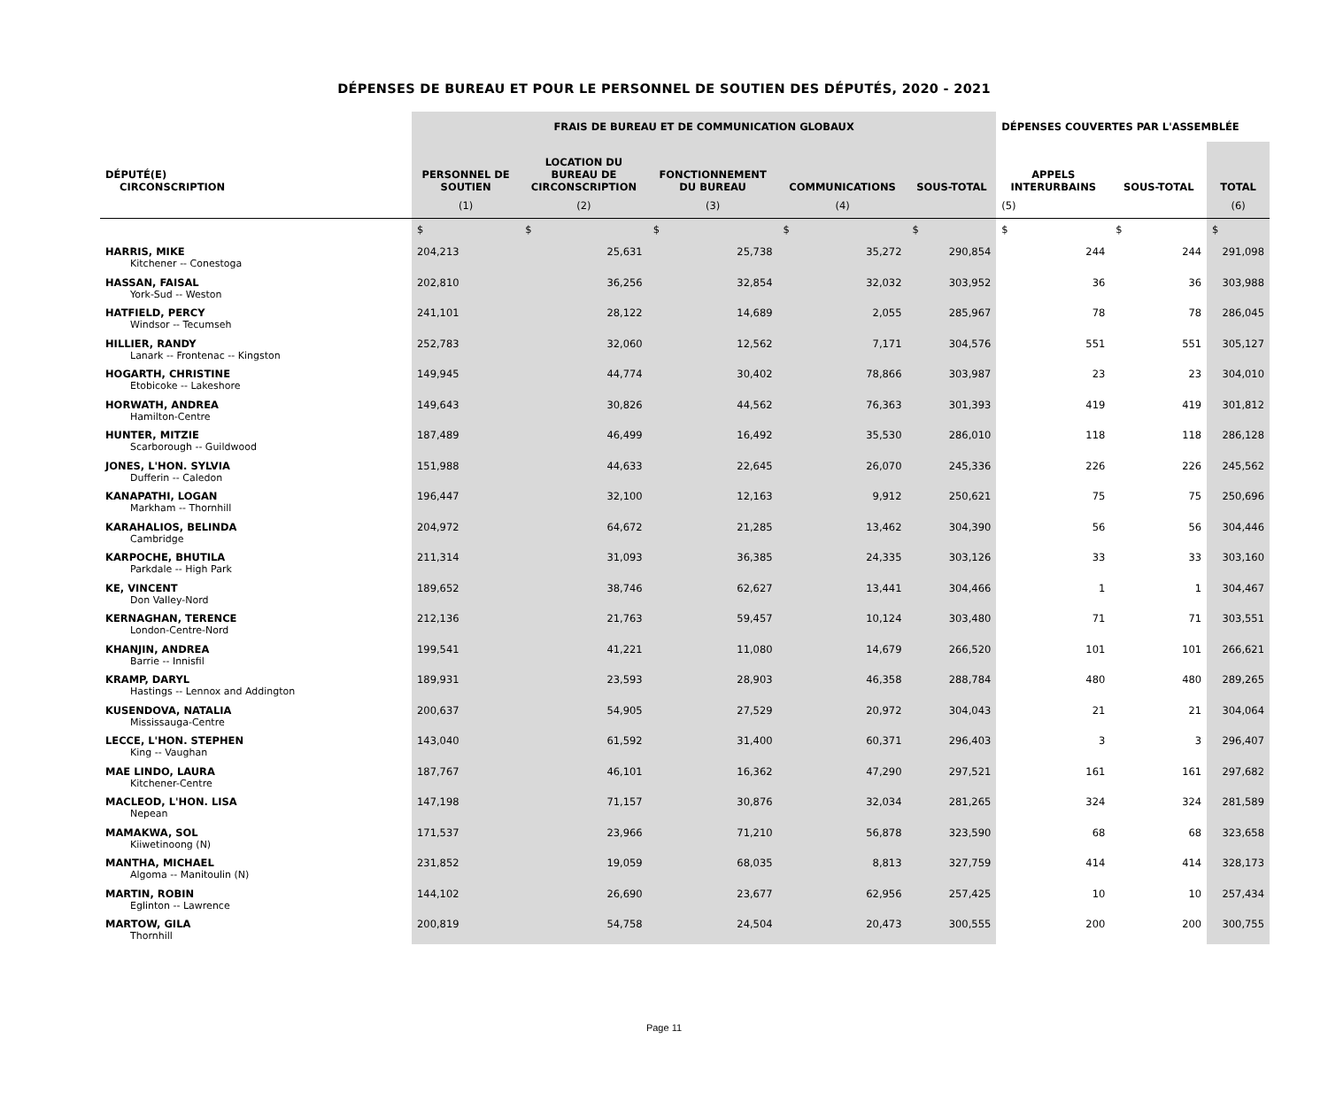DÉPENSES DE BUREAU ET POUR LE PERSONNEL DE SOUTIEN DES DÉPUTÉS, 2020 - 2021
| | FRAIS DE BUREAU ET DE COMMUNICATION GLOBAUX | | | | | DÉPENSES COUVERTES PAR L'ASSEMBLÉE | | |
| --- | --- | --- | --- | --- | --- | --- | --- | --- |
| DÉPUTÉ(E) CIRCONSCRIPTION | PERSONNEL DE SOUTIEN | LOCATION DU BUREAU DE CIRCONSCRIPTION | FONCTIONNEMENT DU BUREAU | COMMUNICATIONS | SOUS-TOTAL | APPELS INTERURBAINS | SOUS-TOTAL | TOTAL |
| | (1) | (2) | (3) | (4) | | (5) | | (6) |
| | $ | $ | $ | $ | $ | $ | $ | $ |
| HARRIS, MIKE Kitchener -- Conestoga | 204,213 | 25,631 | 25,738 | 35,272 | 290,854 | 244 | 244 | 291,098 |
| HASSAN, FAISAL York-Sud -- Weston | 202,810 | 36,256 | 32,854 | 32,032 | 303,952 | 36 | 36 | 303,988 |
| HATFIELD, PERCY Windsor -- Tecumseh | 241,101 | 28,122 | 14,689 | 2,055 | 285,967 | 78 | 78 | 286,045 |
| HILLIER, RANDY Lanark -- Frontenac -- Kingston | 252,783 | 32,060 | 12,562 | 7,171 | 304,576 | 551 | 551 | 305,127 |
| HOGARTH, CHRISTINE Etobicoke -- Lakeshore | 149,945 | 44,774 | 30,402 | 78,866 | 303,987 | 23 | 23 | 304,010 |
| HORWATH, ANDREA Hamilton-Centre | 149,643 | 30,826 | 44,562 | 76,363 | 301,393 | 419 | 419 | 301,812 |
| HUNTER, MITZIE Scarborough -- Guildwood | 187,489 | 46,499 | 16,492 | 35,530 | 286,010 | 118 | 118 | 286,128 |
| JONES, L'HON. SYLVIA Dufferin -- Caledon | 151,988 | 44,633 | 22,645 | 26,070 | 245,336 | 226 | 226 | 245,562 |
| KANAPATHI, LOGAN Markham -- Thornhill | 196,447 | 32,100 | 12,163 | 9,912 | 250,621 | 75 | 75 | 250,696 |
| KARAHALIOS, BELINDA Cambridge | 204,972 | 64,672 | 21,285 | 13,462 | 304,390 | 56 | 56 | 304,446 |
| KARPOCHE, BHUTILA Parkdale -- High Park | 211,314 | 31,093 | 36,385 | 24,335 | 303,126 | 33 | 33 | 303,160 |
| KE, VINCENT Don Valley-Nord | 189,652 | 38,746 | 62,627 | 13,441 | 304,466 | 1 | 1 | 304,467 |
| KERNAGHAN, TERENCE London-Centre-Nord | 212,136 | 21,763 | 59,457 | 10,124 | 303,480 | 71 | 71 | 303,551 |
| KHANJIN, ANDREA Barrie -- Innisfil | 199,541 | 41,221 | 11,080 | 14,679 | 266,520 | 101 | 101 | 266,621 |
| KRAMP, DARYL Hastings -- Lennox and Addington | 189,931 | 23,593 | 28,903 | 46,358 | 288,784 | 480 | 480 | 289,265 |
| KUSENDOVA, NATALIA Mississauga-Centre | 200,637 | 54,905 | 27,529 | 20,972 | 304,043 | 21 | 21 | 304,064 |
| LECCE, L'HON. STEPHEN King -- Vaughan | 143,040 | 61,592 | 31,400 | 60,371 | 296,403 | 3 | 3 | 296,407 |
| MAE LINDO, LAURA Kitchener-Centre | 187,767 | 46,101 | 16,362 | 47,290 | 297,521 | 161 | 161 | 297,682 |
| MACLEOD, L'HON. LISA Nepean | 147,198 | 71,157 | 30,876 | 32,034 | 281,265 | 324 | 324 | 281,589 |
| MAMAKWA, SOL Kiiwetinoong (N) | 171,537 | 23,966 | 71,210 | 56,878 | 323,590 | 68 | 68 | 323,658 |
| MANTHA, MICHAEL Algoma -- Manitoulin (N) | 231,852 | 19,059 | 68,035 | 8,813 | 327,759 | 414 | 414 | 328,173 |
| MARTIN, ROBIN Eglinton -- Lawrence | 144,102 | 26,690 | 23,677 | 62,956 | 257,425 | 10 | 10 | 257,434 |
| MARTOW, GILA Thornhill | 200,819 | 54,758 | 24,504 | 20,473 | 300,555 | 200 | 200 | 300,755 |
Page 11